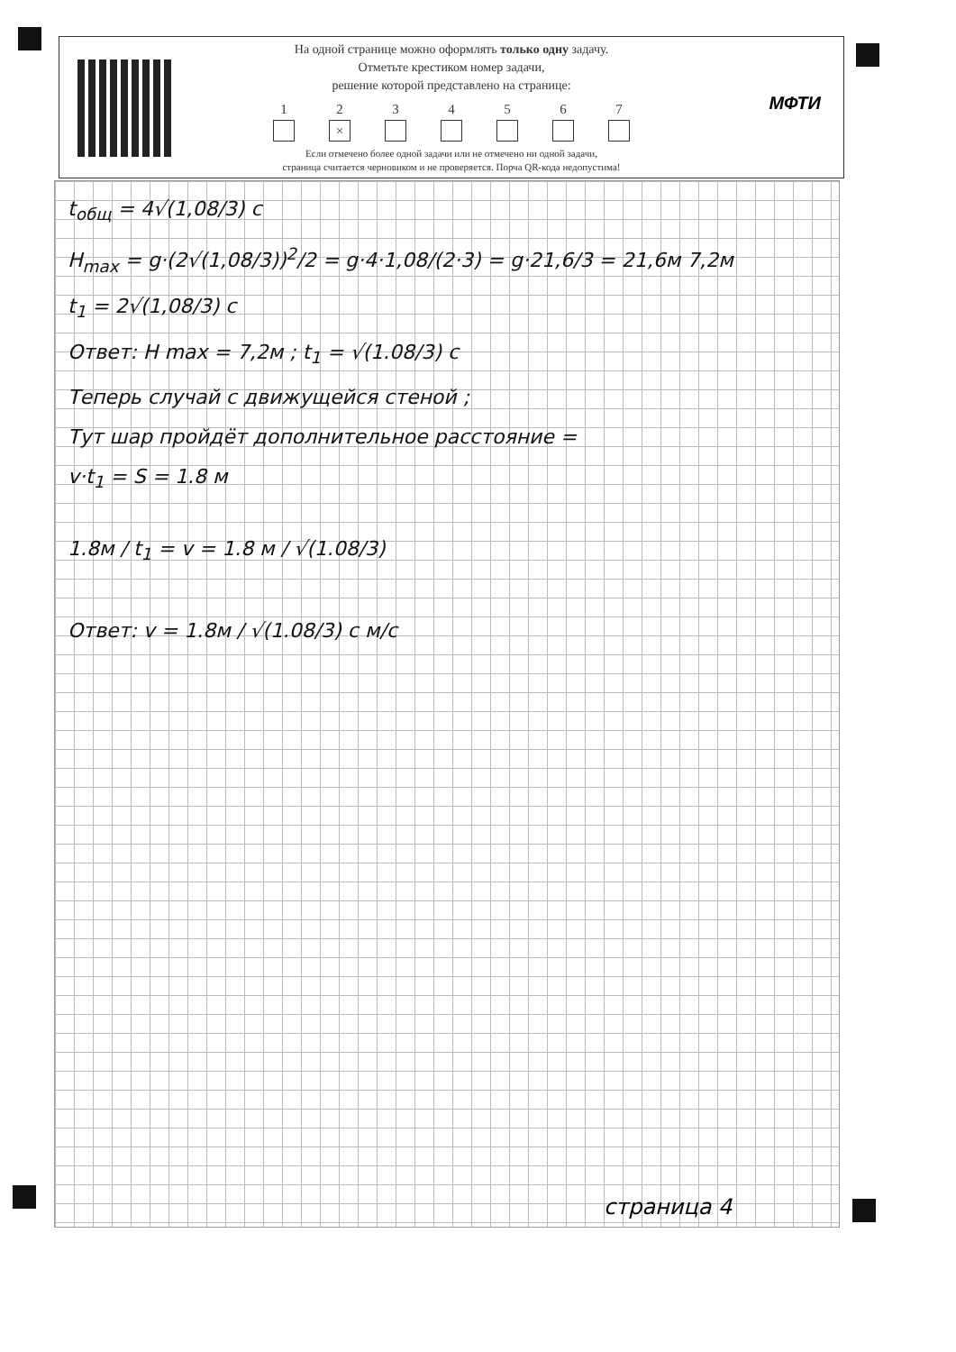На одной странице можно оформлять только одну задачу.
Отметьте крестиком номер задачи,
решение которой представлено на странице:
1 2
×
3 4 5 6 7
Если отмечено более одной задачи или не отмечено ни одной задачи,
страница считается черновиком и не проверяется. Порча QR-кода недопустима!
МФТИ
t<sub>общ</sub> = 4√(1,08/3) c
H<sub>max</sub> = g·(2√(1,08/3))<sup>2</sup>/2 = g·4·1,08/(2·3) = g·21,6/3 = 21,6м 7,2м
t<sub>1</sub> = 2√(1,08/3) c
Ответ: H max = 7,2м ; t<sub>1</sub> = √(1.08/3) c
Теперь случай с движущейся стеной ;
Тут шар пройдёт дополнительное расстояние =
v·t<sub>1</sub> = S = 1.8 м
1.8м / t<sub>1</sub> = v = 1.8 м / √(1.08/3)
Ответ: v = 1.8м / √(1.08/3) c м/с
страница 4